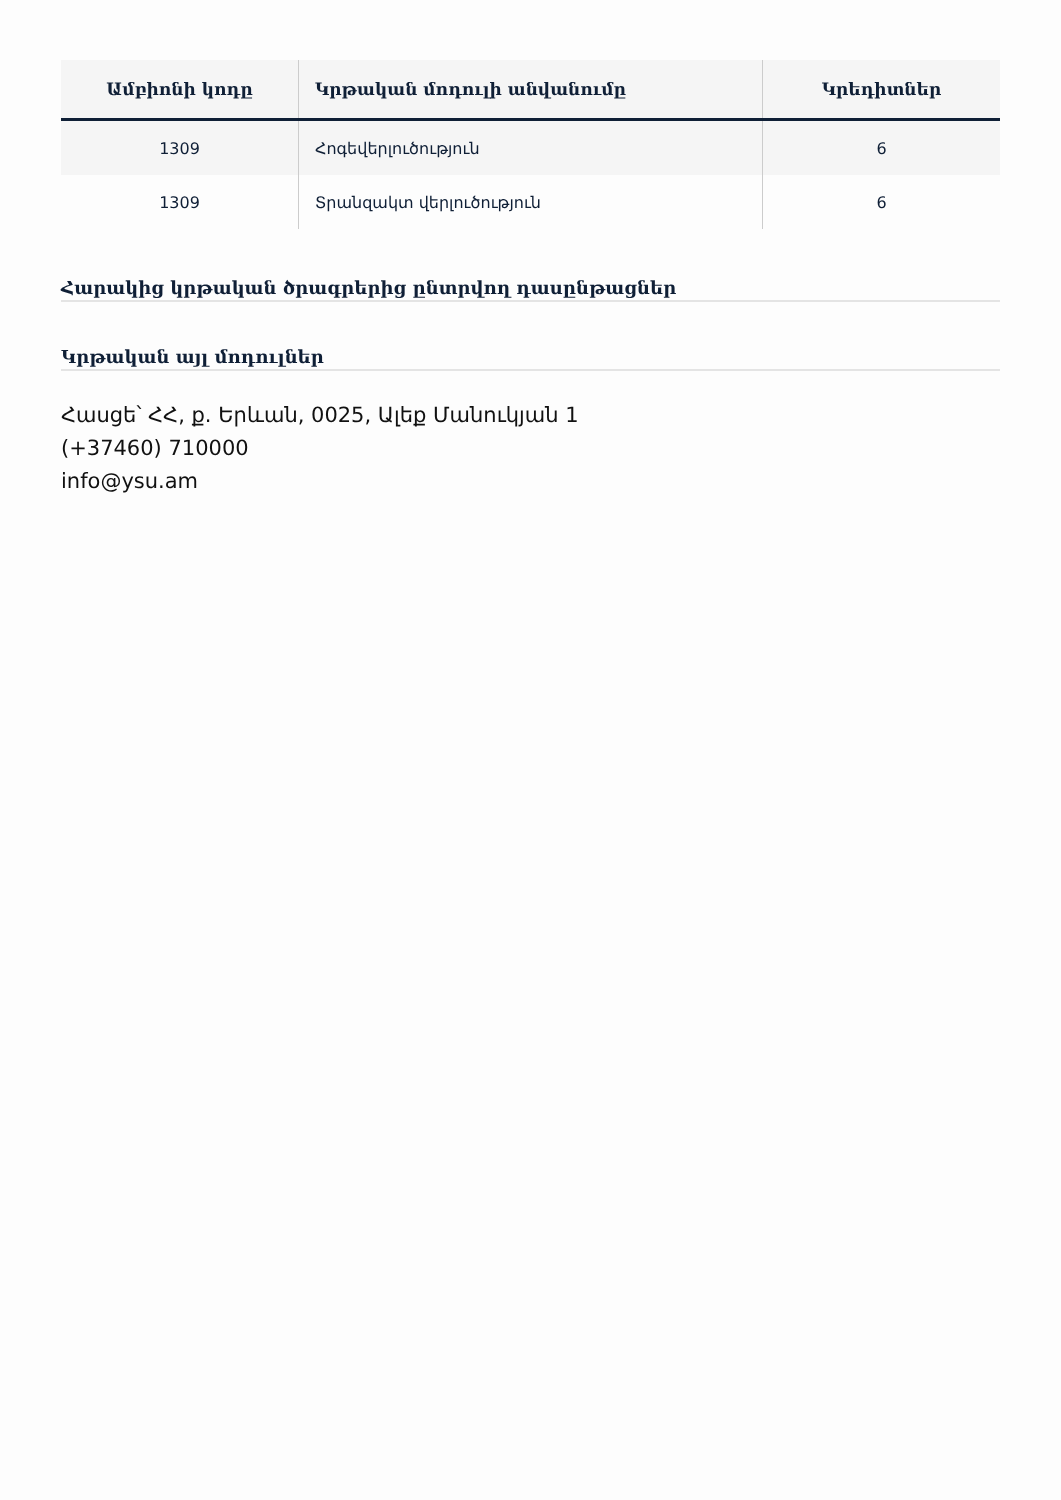| Ամբիոնի կոդը | Կրթական մոդուլի անվանումը | Կրեդիտներ |
| --- | --- | --- |
| 1309 | Հոգեվերլուծություն | 6 |
| 1309 | Տրանզակտ վերլուծություն | 6 |
Հարակից կրթական ծրագրերից ընտրվող դասընթացներ
Կրթական այլ մոդուլներ
Հասցե՝ ՀՀ, ք. Երևան, 0025, Ալեք Մանուկյան 1
(+37460) 710000
info@ysu.am